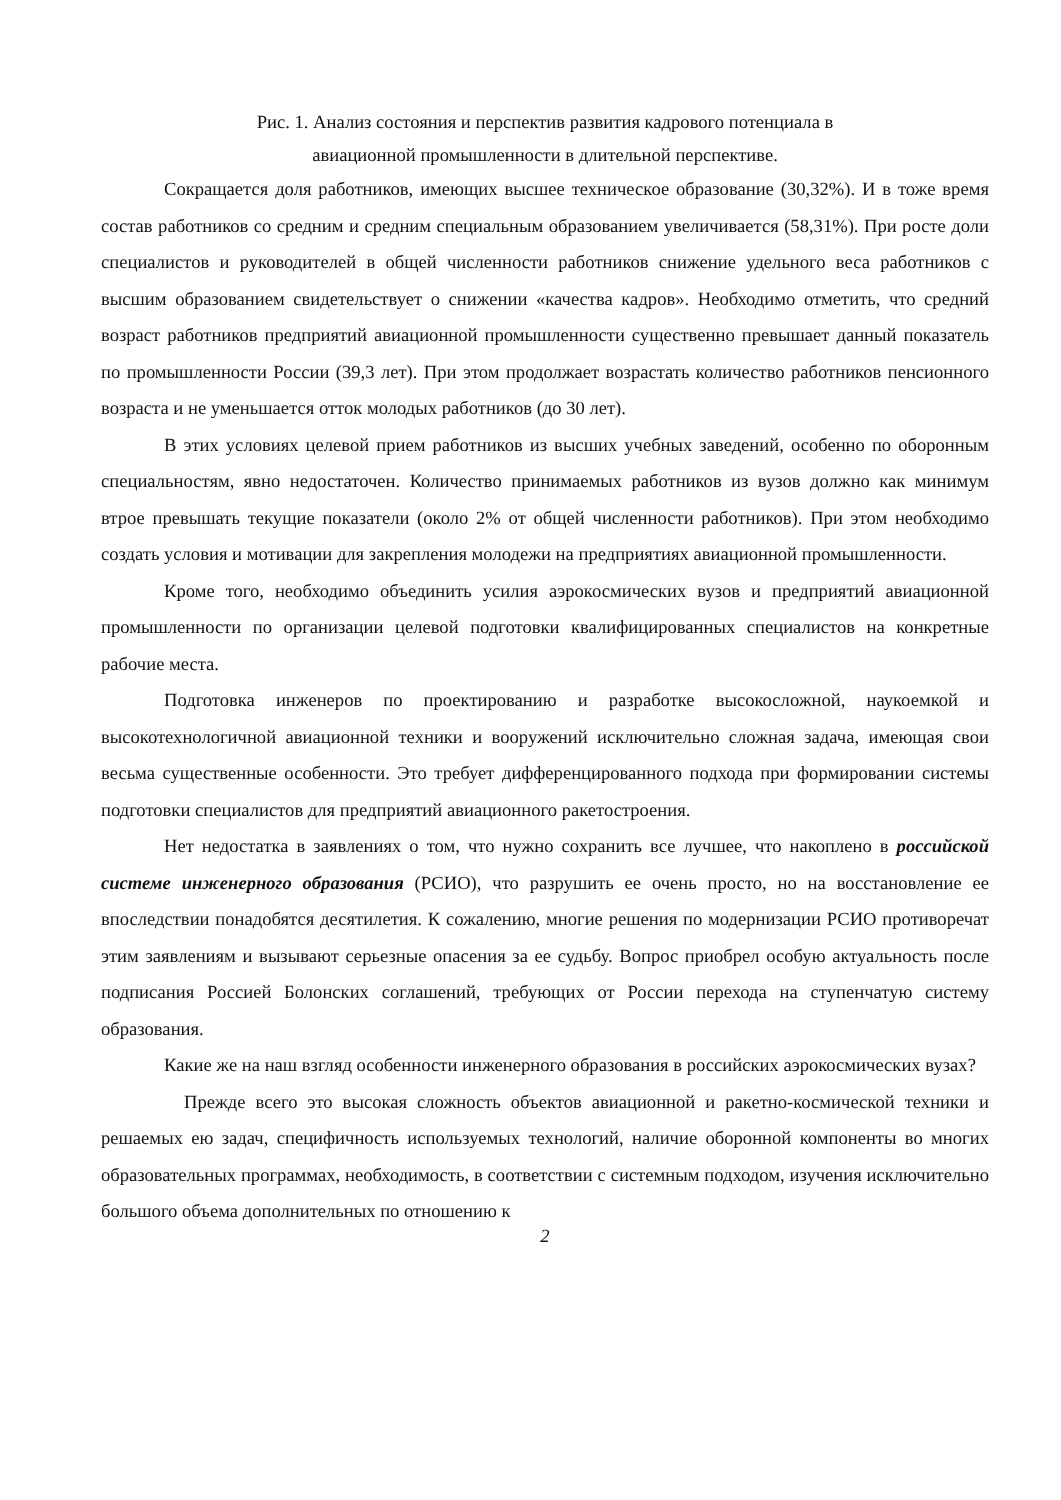Рис. 1. Анализ состояния и перспектив развития кадрового потенциала в
авиационной промышленности в длительной перспективе.
Сокращается доля работников, имеющих высшее техническое образование (30,32%). И в тоже время состав работников со средним и средним специальным образованием увеличивается (58,31%). При росте доли специалистов и руководителей в общей численности работников снижение удельного веса работников с высшим образованием свидетельствует о снижении «качества кадров». Необходимо отметить, что средний возраст работников предприятий авиационной промышленности существенно превышает данный показатель по промышленности России (39,3 лет). При этом продолжает возрастать количество работников пенсионного возраста и не уменьшается отток молодых работников (до 30 лет).
В этих условиях целевой прием работников из высших учебных заведений, особенно по оборонным специальностям, явно недостаточен. Количество принимаемых работников из вузов должно как минимум втрое превышать текущие показатели (около 2% от общей численности работников). При этом необходимо создать условия и мотивации для закрепления молодежи на предприятиях авиационной промышленности.
Кроме того, необходимо объединить усилия аэрокосмических вузов и предприятий авиационной промышленности по организации целевой подготовки квалифицированных специалистов на конкретные рабочие места.
Подготовка инженеров по проектированию и разработке высокосложной, наукоемкой и высокотехнологичной авиационной техники и вооружений исключительно сложная задача, имеющая свои весьма существенные особенности. Это требует дифференцированного подхода при формировании системы подготовки специалистов для предприятий авиационного ракетостроения.
Нет недостатка в заявлениях о том, что нужно сохранить все лучшее, что накоплено в российской системе инженерного образования (РСИО), что разрушить ее очень просто, но на восстановление ее впоследствии понадобятся десятилетия. К сожалению, многие решения по модернизации РСИО противоречат этим заявлениям и вызывают серьезные опасения за ее судьбу. Вопрос приобрел особую актуальность после подписания Россией Болонских соглашений, требующих от России перехода на ступенчатую систему образования.
Какие же на наш взгляд особенности инженерного образования в российских аэрокосмических вузах?
Прежде всего это высокая сложность объектов авиационной и ракетно-космической техники и решаемых ею задач, специфичность используемых технологий, наличие оборонной компоненты во многих образовательных программах, необходимость, в соответствии с системным подходом, изучения исключительно большого объема дополнительных по отношению к
2